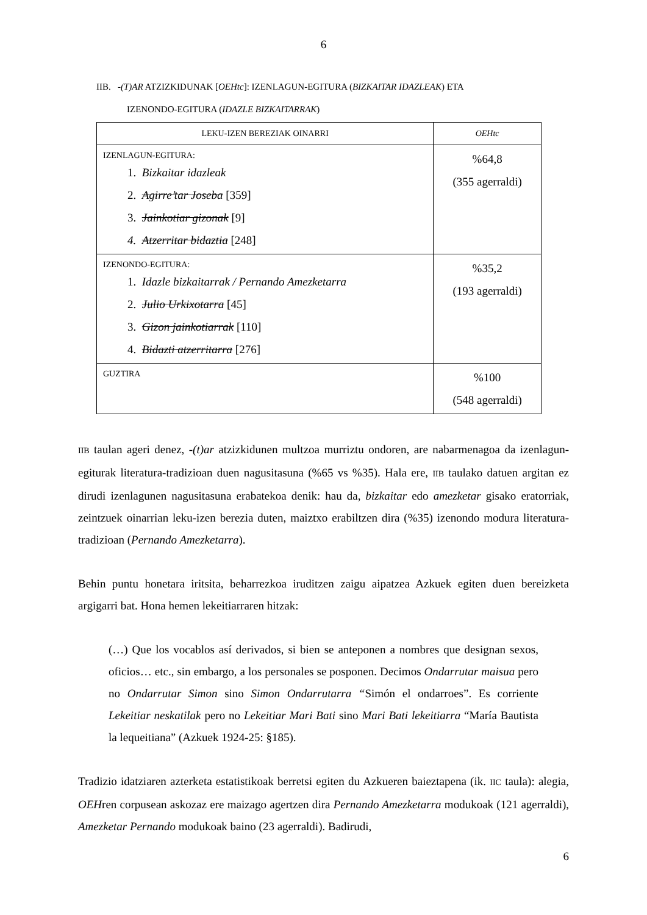6
IIB. -(T)AR ATZIZKIDUNAK [OEHtc]: IZENLAGUN-EGITURA (BIZKAITAR IDAZLEAK) ETA
IZENONDO-EGITURA (IDAZLE BIZKAITARRAK)
| LEKU-IZEN BEREZIAK OINARRI | OEHtc |
| --- | --- |
| IZENLAGUN-EGITURA: 1. Bizkaitar idazleak 2. Agirre’tar Joseba [359] 3. Jainkotiar gizonak [9] 4. Atzerritar bidaztia [248] | %64,8 (355 agerraldi) |
| IZENONDO-EGITURA: 1. Idazle bizkaitarrak / Pernando Amezketarra 2. Julio Urkixotarra [45] 3. Gizon jainkotiarrak [110] 4. Bidazti atzerritarra [276] | %35,2 (193 agerraldi) |
| GUZTIRA | %100 (548 agerraldi) |
IIB taulan ageri denez, -(t)ar atzizkidunen multzoa murriztu ondoren, are nabarmenagoa da izenlagun-egiturak literatura-tradizioan duen nagusitasuna (%65 vs %35). Hala ere, IIB taulako datuen argitan ez dirudi izenlagunen nagusitasuna erabatekoa denik: hau da, bizkaitar edo amezketar gisako eratorriak, zeintzuek oinarrian leku-izen berezia duten, maiztxo erabiltzen dira (%35) izenondo modura literatura-tradizioan (Pernando Amezketarra).
Behin puntu honetara iritsita, beharrezkoa iruditzen zaigu aipatzea Azkuek egiten duen bereizketa argigarri bat. Hona hemen lekeitiarraren hitzak:
(…) Que los vocablos así derivados, si bien se anteponen a nombres que designan sexos, oficios… etc., sin embargo, a los personales se posponen. Decimos Ondarrutar maisua pero no Ondarrutar Simon sino Simon Ondarrutarra “Simón el ondarroes”. Es corriente Lekeitiar neskatilak pero no Lekeitiar Mari Bati sino Mari Bati lekeitiarra “María Bautista la lequeitiana” (Azkuek 1924-25: §185).
Tradizio idatziaren azterketa estatistikoak berretsi egiten du Azkueren baieztapena (ik. IIC taula): alegia, OEHren corpusean askozaz ere maizago agertzen dira Pernando Amezketarra modukoak (121 agerraldi), Amezketar Pernando modukoak baino (23 agerraldi). Badirudi,
6